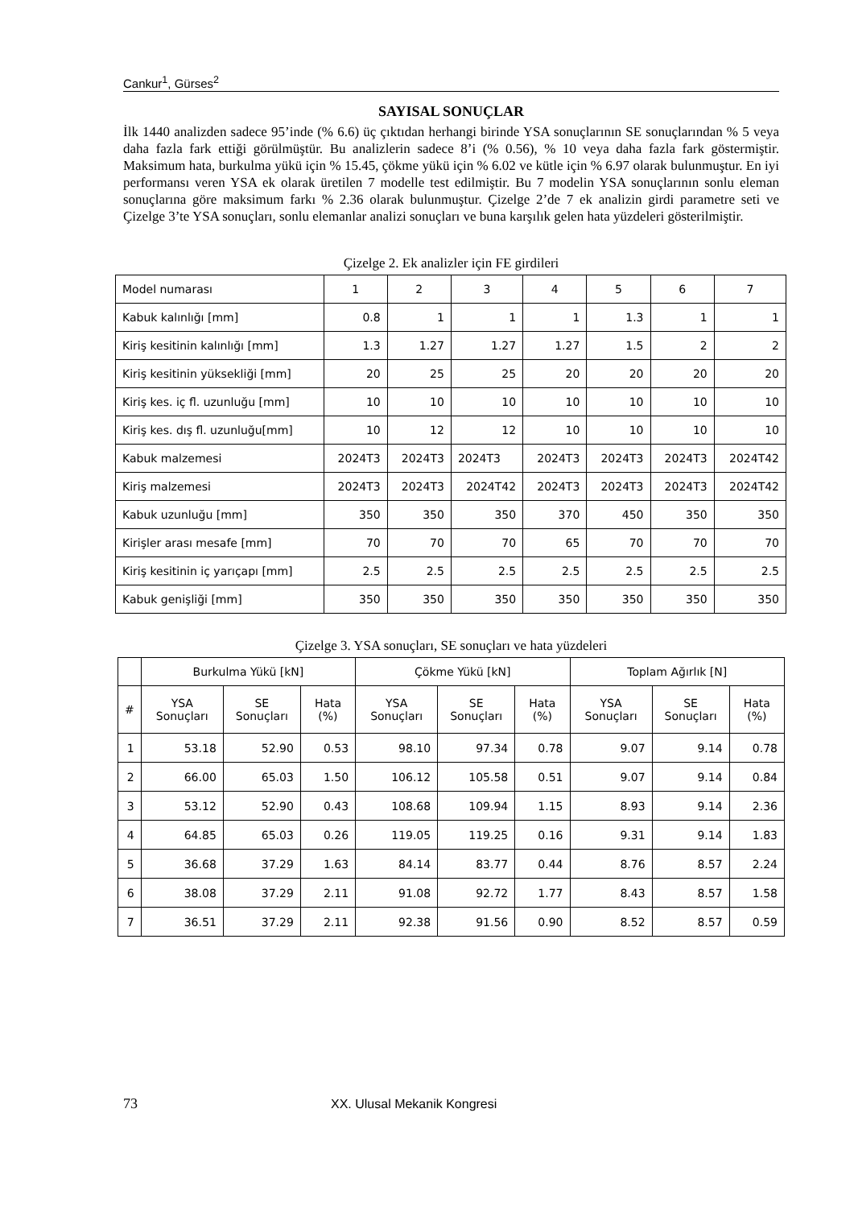Cankur<sup>1</sup>, Gürses<sup>2</sup>
SAYISAL SONUÇLAR
İlk 1440 analizden sadece 95’inde (% 6.6) üç çıktıdan herhangi birinde YSA sonuçlarının SE sonuçlarından % 5 veya daha fazla fark ettiği görülmüştür. Bu analizlerin sadece 8’i (% 0.56), % 10 veya daha fazla fark göstermiştir. Maksimum hata, burkulma yükü için % 15.45, çökme yükü için % 6.02 ve kütle için % 6.97 olarak bulunmuştur. En iyi performansı veren YSA ek olarak üretilen 7 modelle test edilmiştir. Bu 7 modelin YSA sonuçlarının sonlu eleman sonuçlarına göre maksimum farkı % 2.36 olarak bulunmuştur. Çizelge 2’de 7 ek analizin girdi parametre seti ve Çizelge 3’te YSA sonuçları, sonlu elemanlar analizi sonuçları ve buna karşılık gelen hata yüzdeleri gösterilmiştir.
Çizelge 2. Ek analizler için FE girdileri
| Model numarası | 1 | 2 | 3 | 4 | 5 | 6 | 7 |
| Kabuk kalınlığı [mm] | 0.8 | 1 | 1 | 1 | 1.3 | 1 | 1 |
| Kiriş kesitinin kalınlığı [mm] | 1.3 | 1.27 | 1.27 | 1.27 | 1.5 | 2 | 2 |
| Kiriş kesitinin yüksekliği [mm] | 20 | 25 | 25 | 20 | 20 | 20 | 20 |
| Kiriş kes. iç fl. uzunluğu [mm] | 10 | 10 | 10 | 10 | 10 | 10 | 10 |
| Kiriş kes. dış fl. uzunluğu[mm] | 10 | 12 | 12 | 10 | 10 | 10 | 10 |
| Kabuk malzemesi | 2024T3 | 2024T3 | 2024T3 | 2024T3 | 2024T3 | 2024T3 | 2024T42 |
| Kiriş malzemesi | 2024T3 | 2024T3 | 2024T42 | 2024T3 | 2024T3 | 2024T3 | 2024T42 |
| Kabuk uzunluğu [mm] | 350 | 350 | 350 | 370 | 450 | 350 | 350 |
| Kirişler arası mesafe [mm] | 70 | 70 | 70 | 65 | 70 | 70 | 70 |
| Kiriş kesitinin iç yarıçapı [mm] | 2.5 | 2.5 | 2.5 | 2.5 | 2.5 | 2.5 | 2.5 |
| Kabuk genişliği [mm] | 350 | 350 | 350 | 350 | 350 | 350 | 350 |
Çizelge 3. YSA sonuçları, SE sonuçları ve hata yüzdeleri
| | Burkulma Yükü [kN] | | | Çökme Yükü [kN] | | | Toplam Ağırlık [N] | | |
| --- | --- | --- | --- | --- | --- | --- | --- | --- | --- |
| # | YSA Sonuçları | SE Sonuçları | Hata (%) | YSA Sonuçları | SE Sonuçları | Hata (%) | YSA Sonuçları | SE Sonuçları | Hata (%) |
| 1 | 53.18 | 52.90 | 0.53 | 98.10 | 97.34 | 0.78 | 9.07 | 9.14 | 0.78 |
| 2 | 66.00 | 65.03 | 1.50 | 106.12 | 105.58 | 0.51 | 9.07 | 9.14 | 0.84 |
| 3 | 53.12 | 52.90 | 0.43 | 108.68 | 109.94 | 1.15 | 8.93 | 9.14 | 2.36 |
| 4 | 64.85 | 65.03 | 0.26 | 119.05 | 119.25 | 0.16 | 9.31 | 9.14 | 1.83 |
| 5 | 36.68 | 37.29 | 1.63 | 84.14 | 83.77 | 0.44 | 8.76 | 8.57 | 2.24 |
| 6 | 38.08 | 37.29 | 2.11 | 91.08 | 92.72 | 1.77 | 8.43 | 8.57 | 1.58 |
| 7 | 36.51 | 37.29 | 2.11 | 92.38 | 91.56 | 0.90 | 8.52 | 8.57 | 0.59 |
73 XX. Ulusal Mekanik Kongresi